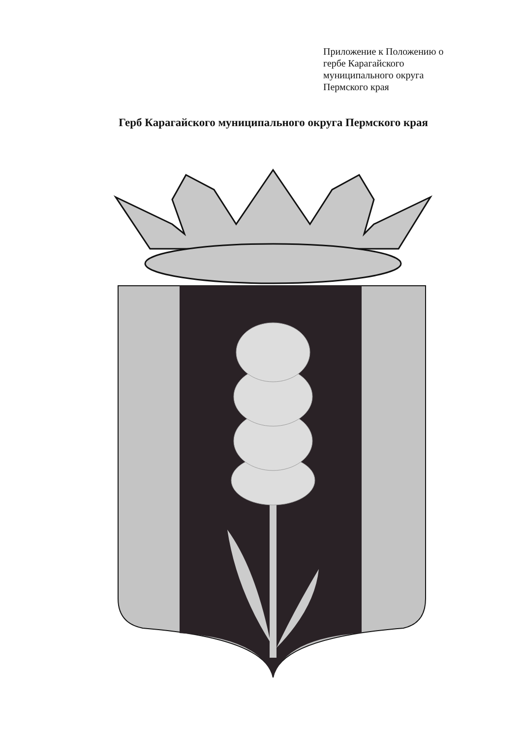Приложение к Положению о
гербе Карагайского
муниципального округа
Пермского края
Герб Карагайского муниципального округа Пермского края